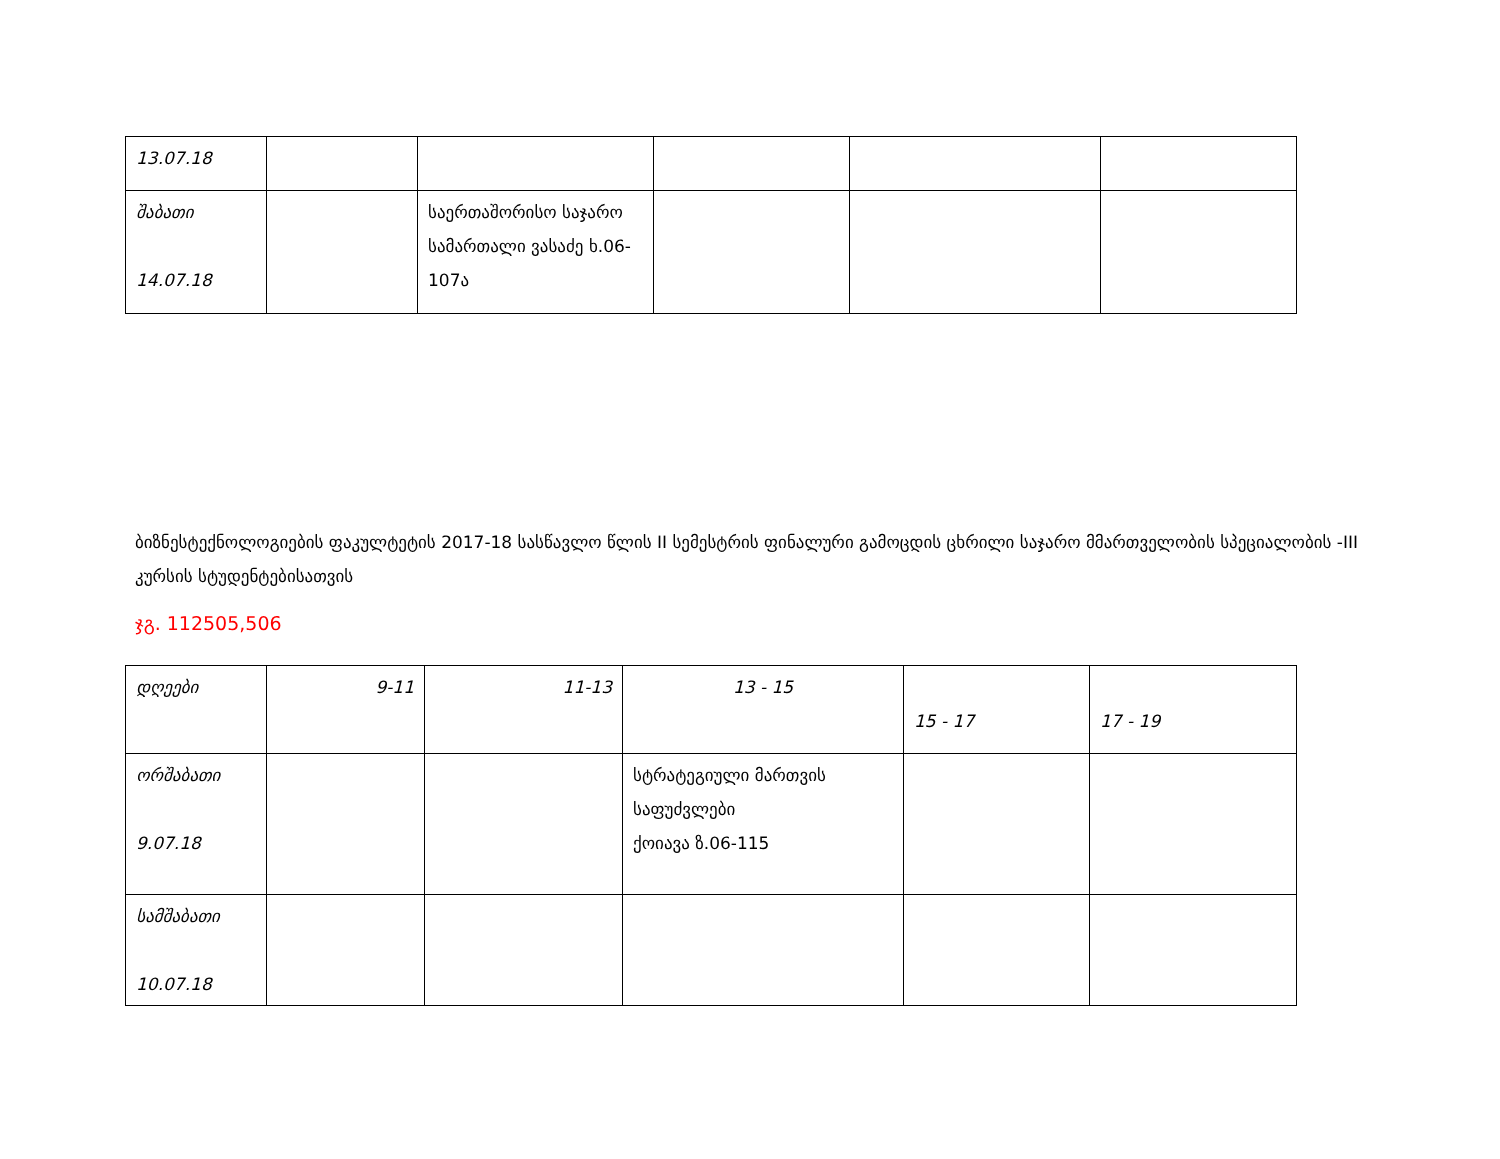| 13.07.18 | | | | | |
| შაბათი 14.07.18 | | საერთაშორისო საჯარო სამართალი ვასაძე ხ.06-107ა | | | |
ბიზნესტექნოლოგიების ფაკულტეტის 2017-18 სასწავლო წლის II სემესტრის ფინალური გამოცდის ცხრილი საჯარო მმართველობის სპეციალობის -III კურსის სტუდენტებისათვის
ჯგ. 112505,506
| დღეები | 9-11 | 11-13 | 13 - 15 | 15 - 17 | 17 - 19 |
| ორშაბათი 9.07.18 | | | სტრატეგიული მართვის საფუძვლები ქოიავა ზ.06-115 | | |
| სამშაბათი 10.07.18 | | | | | |